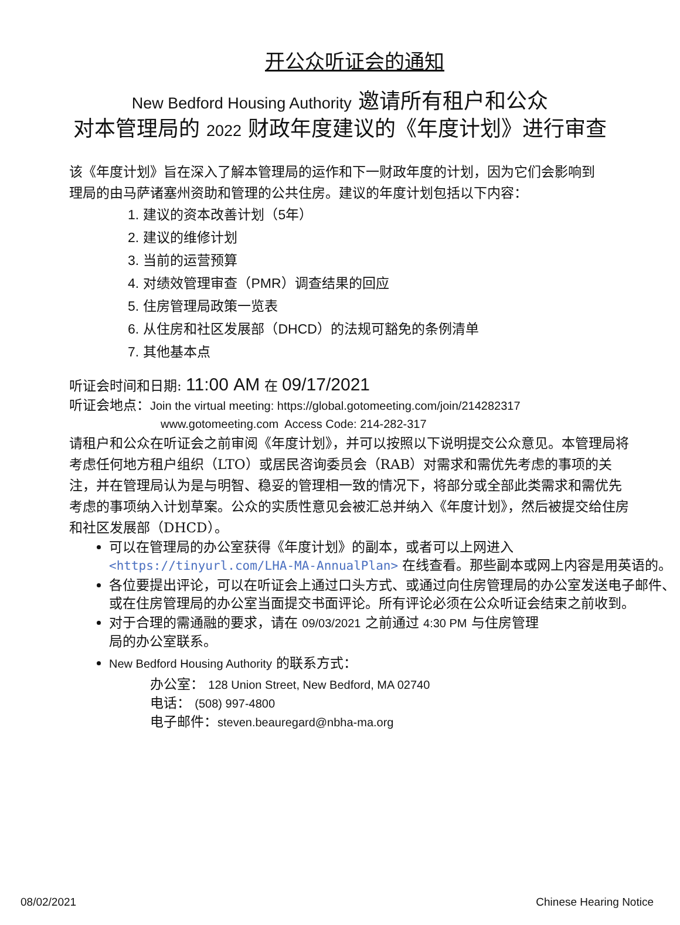开公众听证会的通知
New Bedford Housing Authority 邀请所有租户和公众
对本管理局的 2022 财政年度建议的《年度计划》进行审查
该《年度计划》旨在深入了解本管理局的运作和下一财政年度的计划，因为它们会影响到
理局的由马萨诸塞州资助和管理的公共住房。建议的年度计划包括以下内容：
1. 建议的资本改善计划（5年）
2. 建议的维修计划
3. 当前的运营预算
4. 对绩效管理审查（PMR）调查结果的回应
5. 住房管理局政策一览表
6. 从住房和社区发展部（DHCD）的法规可豁免的条例清单
7. 其他基本点
听证会时间和日期: 11:00 AM 在 09/17/2021
听证会地点：Join the virtual meeting: https://global.gotomeeting.com/join/214282317
www.gotomeeting.com Access Code: 214-282-317
请租户和公众在听证会之前审阅《年度计划》，并可以按照以下说明提交公众意见。本管理局将考虑任何地方租户组织（LTO）或居民咨询委员会（RAB）对需求和需优先考虑的事项的关注，并在管理局认为是与明智、稳妥的管理相一致的情况下，将部分或全部此类需求和需优先考虑的事项纳入计划草案。公众的实质性意见会被汇总并纳入《年度计划》，然后被提交给住房和社区发展部（DHCD）。
可以在管理局的办公室获得《年度计划》的副本，或者可以上网进入 <https://tinyurl.com/LHA-MA-AnnualPlan> 在线查看。那些副本或网上内容是用英语的。
各位要提出评论，可以在听证会上通过口头方式、或通过向住房管理局的办公室发送电子邮件、或在住房管理局的办公室当面提交书面评论。所有评论必须在公众听证会结束之前收到。
对于合理的需通融的要求，请在 09/03/2021 之前通过 4:30 PM 与住房管理
局的办公室联系。
New Bedford Housing Authority 的联系方式：
办公室： 128 Union Street, New Bedford, MA 02740
电话： (508) 997-4800
电子邮件：steven.beauregard@nbha-ma.org
08/02/2021 Chinese Hearing Notice